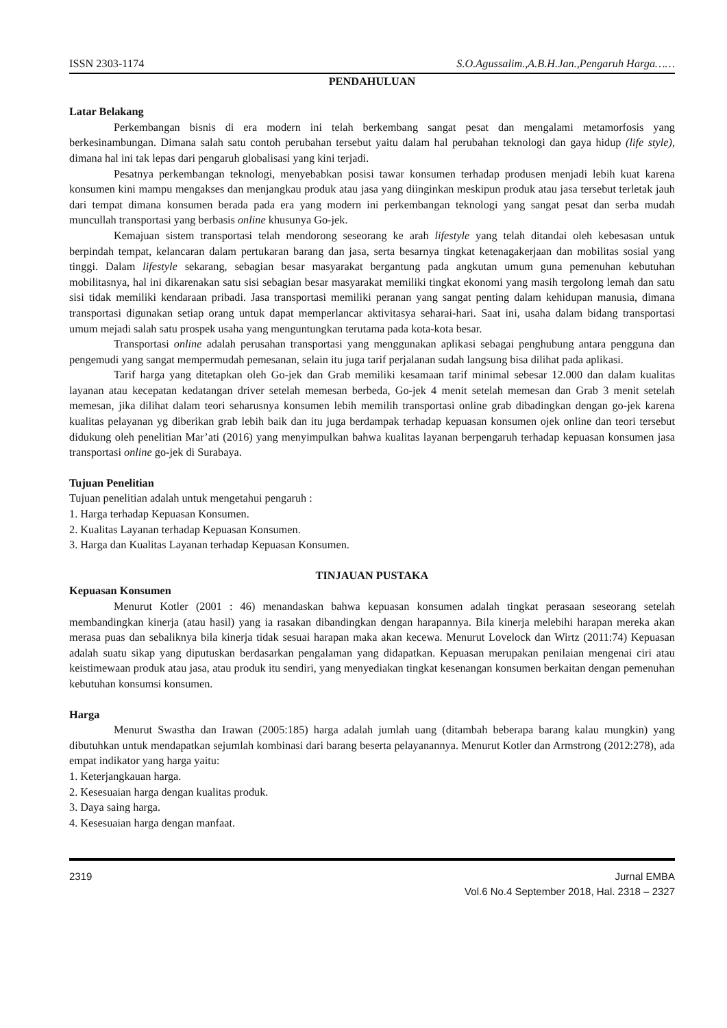ISSN 2303-1174 S.O.Agussalim.,A.B.H.Jan.,Pengaruh Harga……
PENDAHULUAN
Latar Belakang
Perkembangan bisnis di era modern ini telah berkembang sangat pesat dan mengalami metamorfosis yang berkesinambungan. Dimana salah satu contoh perubahan tersebut yaitu dalam hal perubahan teknologi dan gaya hidup (life style), dimana hal ini tak lepas dari pengaruh globalisasi yang kini terjadi.
Pesatnya perkembangan teknologi, menyebabkan posisi tawar konsumen terhadap produsen menjadi lebih kuat karena konsumen kini mampu mengakses dan menjangkau produk atau jasa yang diinginkan meskipun produk atau jasa tersebut terletak jauh dari tempat dimana konsumen berada pada era yang modern ini perkembangan teknologi yang sangat pesat dan serba mudah muncullah transportasi yang berbasis online khusunya Go-jek.
Kemajuan sistem transportasi telah mendorong seseorang ke arah lifestyle yang telah ditandai oleh kebesasan untuk berpindah tempat, kelancaran dalam pertukaran barang dan jasa, serta besarnya tingkat ketenagakerjaan dan mobilitas sosial yang tinggi. Dalam lifestyle sekarang, sebagian besar masyarakat bergantung pada angkutan umum guna pemenuhan kebutuhan mobilitasnya, hal ini dikarenakan satu sisi sebagian besar masyarakat memiliki tingkat ekonomi yang masih tergolong lemah dan satu sisi tidak memiliki kendaraan pribadi. Jasa transportasi memiliki peranan yang sangat penting dalam kehidupan manusia, dimana transportasi digunakan setiap orang untuk dapat memperlancar aktivitasya seharai-hari. Saat ini, usaha dalam bidang transportasi umum mejadi salah satu prospek usaha yang menguntungkan terutama pada kota-kota besar.
Transportasi online adalah perusahan transportasi yang menggunakan aplikasi sebagai penghubung antara pengguna dan pengemudi yang sangat mempermudah pemesanan, selain itu juga tarif perjalanan sudah langsung bisa dilihat pada aplikasi.
Tarif harga yang ditetapkan oleh Go-jek dan Grab memiliki kesamaan tarif minimal sebesar 12.000 dan dalam kualitas layanan atau kecepatan kedatangan driver setelah memesan berbeda, Go-jek 4 menit setelah memesan dan Grab 3 menit setelah memesan, jika dilihat dalam teori seharusnya konsumen lebih memilih transportasi online grab dibadingkan dengan go-jek karena kualitas pelayanan yg diberikan grab lebih baik dan itu juga berdampak terhadap kepuasan konsumen ojek online dan teori tersebut didukung oleh penelitian Mar’ati (2016) yang menyimpulkan bahwa kualitas layanan berpengaruh terhadap kepuasan konsumen jasa transportasi online go-jek di Surabaya.
Tujuan Penelitian
Tujuan penelitian adalah untuk mengetahui pengaruh :
1. Harga terhadap Kepuasan Konsumen.
2. Kualitas Layanan terhadap Kepuasan Konsumen.
3. Harga dan Kualitas Layanan terhadap Kepuasan Konsumen.
TINJAUAN PUSTAKA
Kepuasan Konsumen
Menurut Kotler (2001 : 46) menandaskan bahwa kepuasan konsumen adalah tingkat perasaan seseorang setelah membandingkan kinerja (atau hasil) yang ia rasakan dibandingkan dengan harapannya. Bila kinerja melebihi harapan mereka akan merasa puas dan sebaliknya bila kinerja tidak sesuai harapan maka akan kecewa. Menurut Lovelock dan Wirtz (2011:74) Kepuasan adalah suatu sikap yang diputuskan berdasarkan pengalaman yang didapatkan. Kepuasan merupakan penilaian mengenai ciri atau keistimewaan produk atau jasa, atau produk itu sendiri, yang menyediakan tingkat kesenangan konsumen berkaitan dengan pemenuhan kebutuhan konsumsi konsumen.
Harga
Menurut Swastha dan Irawan (2005:185) harga adalah jumlah uang (ditambah beberapa barang kalau mungkin) yang dibutuhkan untuk mendapatkan sejumlah kombinasi dari barang beserta pelayanannya. Menurut Kotler dan Armstrong (2012:278), ada empat indikator yang harga yaitu:
1. Keterjangkauan harga.
2. Kesesuaian harga dengan kualitas produk.
3. Daya saing harga.
4. Kesesuaian harga dengan manfaat.
2319 Jurnal EMBA
Vol.6 No.4 September 2018, Hal. 2318 – 2327